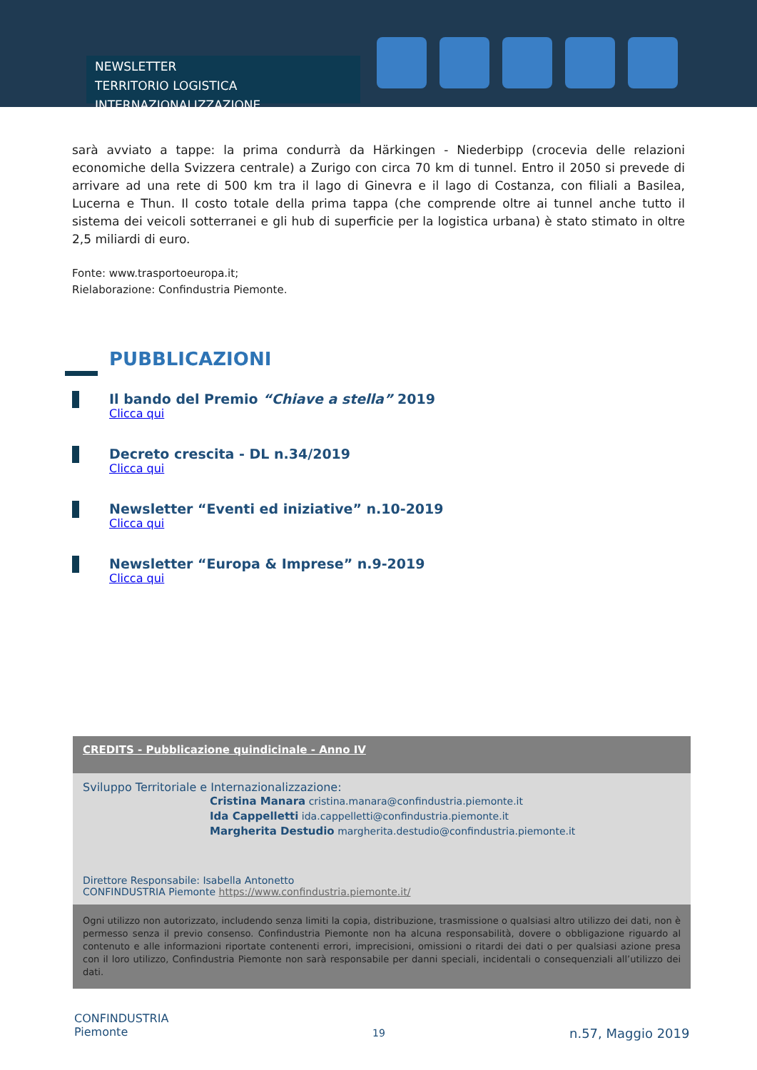NEWSLETTER
TERRITORIO LOGISTICA INTERNAZIONALIZZAZIONE
sarà avviato a tappe: la prima condurrà da Härkingen - Niederbipp (crocevia delle relazioni economiche della Svizzera centrale) a Zurigo con circa 70 km di tunnel. Entro il 2050 si prevede di arrivare ad una rete di 500 km tra il lago di Ginevra e il lago di Costanza, con filiali a Basilea, Lucerna e Thun. Il costo totale della prima tappa (che comprende oltre ai tunnel anche tutto il sistema dei veicoli sotterranei e gli hub di superficie per la logistica urbana) è stato stimato in oltre 2,5 miliardi di euro.
Fonte: www.trasportoeuropa.it;
Rielaborazione: Confindustria Piemonte.
PUBBLICAZIONI
Il bando del Premio “Chiave a stella” 2019
Clicca qui
Decreto crescita - DL n.34/2019
Clicca qui
Newsletter “Eventi ed iniziative” n.10-2019
Clicca qui
Newsletter “Europa & Imprese” n.9-2019
Clicca qui
CREDITS - Pubblicazione quindicinale - Anno IV
Sviluppo Territoriale e Internazionalizzazione:
Cristina Manara cristina.manara@confindustria.piemonte.it
Ida Cappelletti ida.cappelletti@confindustria.piemonte.it
Margherita Destudio margherita.destudio@confindustria.piemonte.it
Direttore Responsabile: Isabella Antonetto
CONFINDUSTRIA Piemonte https://www.confindustria.piemonte.it/
Ogni utilizzo non autorizzato, includendo senza limiti la copia, distribuzione, trasmissione o qualsiasi altro utilizzo dei dati, non è permesso senza il previo consenso. Confindustria Piemonte non ha alcuna responsabilità, dovere o obbligazione riguardo al contenuto e alle informazioni riportate contenenti errori, imprecisioni, omissioni o ritardi dei dati o per qualsiasi azione presa con il loro utilizzo, Confindustria Piemonte non sarà responsabile per danni speciali, incidentali o consequenziali all’utilizzo dei dati.
CONFINDUSTRIA
Piemonte
19 n.57, Maggio 2019